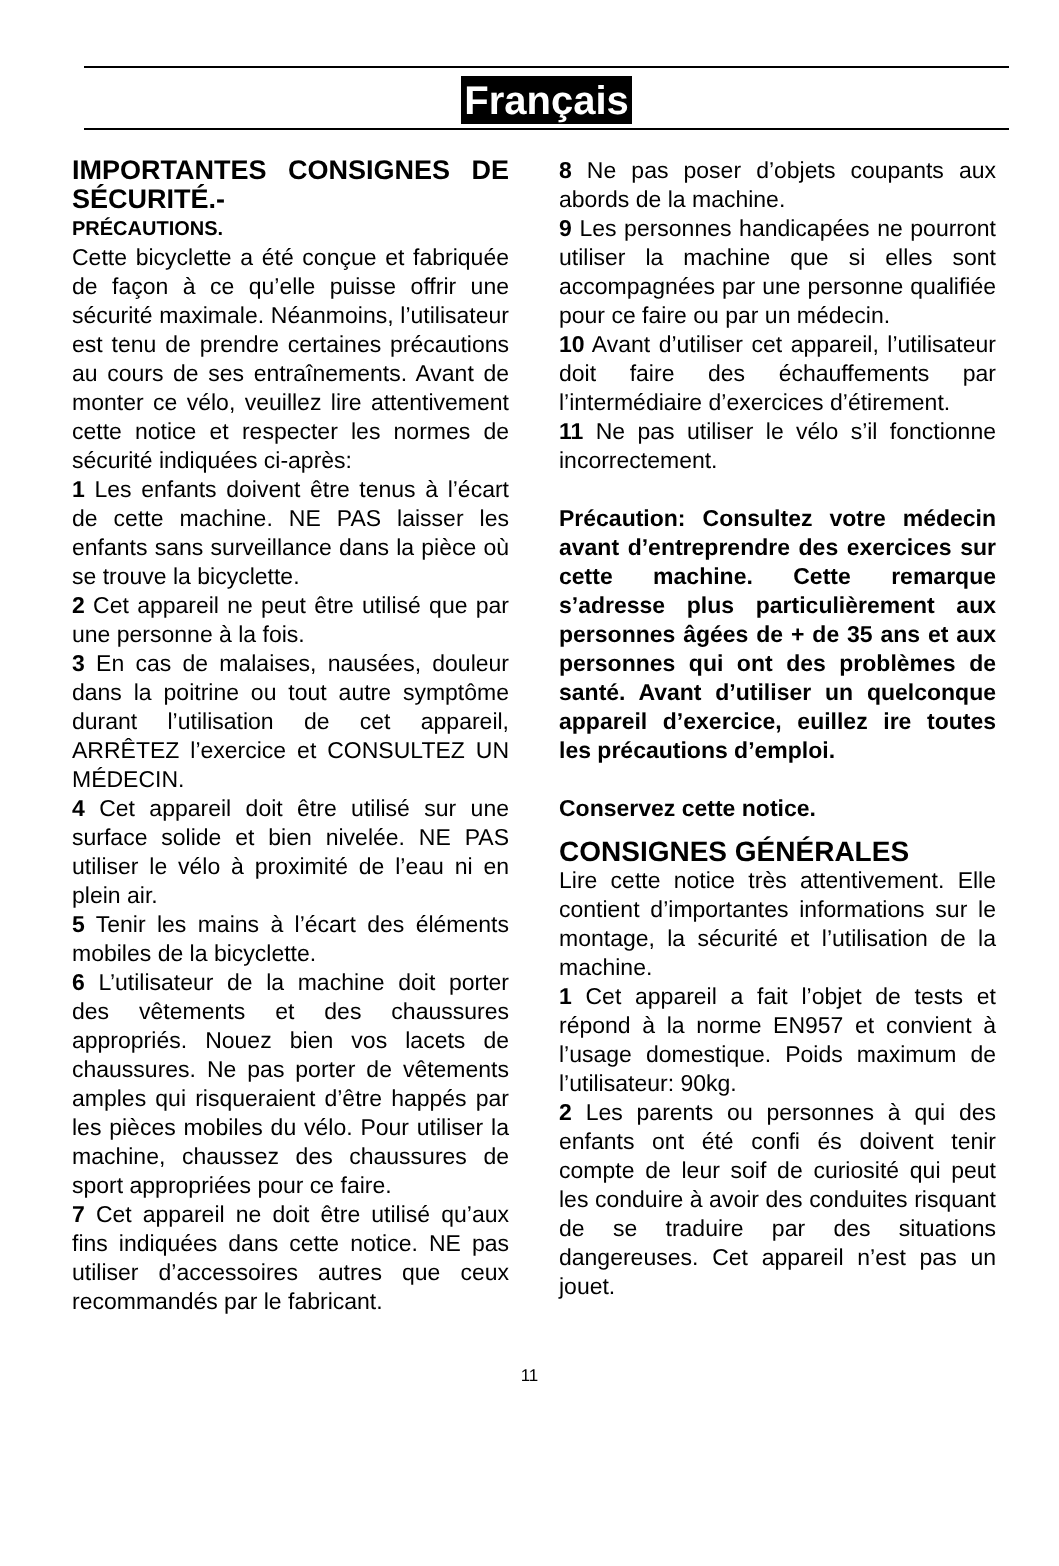Français
IMPORTANTES CONSIGNES DE SÉCURITÉ.-
PRÉCAUTIONS.
Cette bicyclette a été conçue et fabriquée de façon à ce qu’elle puisse offrir une sécurité maximale. Néanmoins, l’utilisateur est tenu de prendre certaines précautions au cours de ses entraînements. Avant de monter ce vélo, veuillez lire attentivement cette notice et respecter les normes de sécurité indiquées ci-après:
1 Les enfants doivent être tenus à l’écart de cette machine. NE PAS laisser les enfants sans surveillance dans la pièce où se trouve la bicyclette.
2 Cet appareil ne peut être utilisé que par une personne à la fois.
3 En cas de malaises, nausées, douleur dans la poitrine ou tout autre symptôme durant l’utilisation de cet appareil, ARRÊTEZ l’exercice et CONSULTEZ UN MÉDECIN.
4 Cet appareil doit être utilisé sur une surface solide et bien nivelée. NE PAS utiliser le vélo à proximité de l’eau ni en plein air.
5 Tenir les mains à l’écart des éléments mobiles de la bicyclette.
6 L’utilisateur de la machine doit porter des vêtements et des chaussures appropriés. Nouez bien vos lacets de chaussures. Ne pas porter de vêtements amples qui risqueraient d’être happés par les pièces mobiles du vélo. Pour utiliser la machine, chaussez des chaussures de sport appropriées pour ce faire.
7 Cet appareil ne doit être utilisé qu’aux fins indiquées dans cette notice. NE pas utiliser d’accessoires autres que ceux recommandés par le fabricant.
8 Ne pas poser d’objets coupants aux abords de la machine.
9 Les personnes handicapées ne pourront utiliser la machine que si elles sont accompagnées par une personne qualifiée pour ce faire ou par un médecin.
10 Avant d’utiliser cet appareil, l’utilisateur doit faire des échauffements par l’intermédiaire d’exercices d’étirement.
11 Ne pas utiliser le vélo s’il fonctionne incorrectement.
Précaution: Consultez votre médecin avant d’entreprendre des exercices sur cette machine. Cette remarque s’adresse plus particulièrement aux personnes âgées de + de 35 ans et aux personnes qui ont des problèmes de santé. Avant d’utiliser un quelconque appareil d’exercice, euillez ire toutes les précautions d’emploi.
Conservez cette notice.
CONSIGNES GÉNÉRALES
Lire cette notice très attentivement. Elle contient d’importantes informations sur le montage, la sécurité et l’utilisation de la machine.
1 Cet appareil a fait l’objet de tests et répond à la norme EN957 et convient à l’usage domestique. Poids maximum de l’utilisateur: 90kg.
2 Les parents ou personnes à qui des enfants ont été confi és doivent tenir compte de leur soif de curiosité qui peut les conduire à avoir des conduites risquant de se traduire par des situations dangereuses. Cet appareil n’est pas un jouet.
11